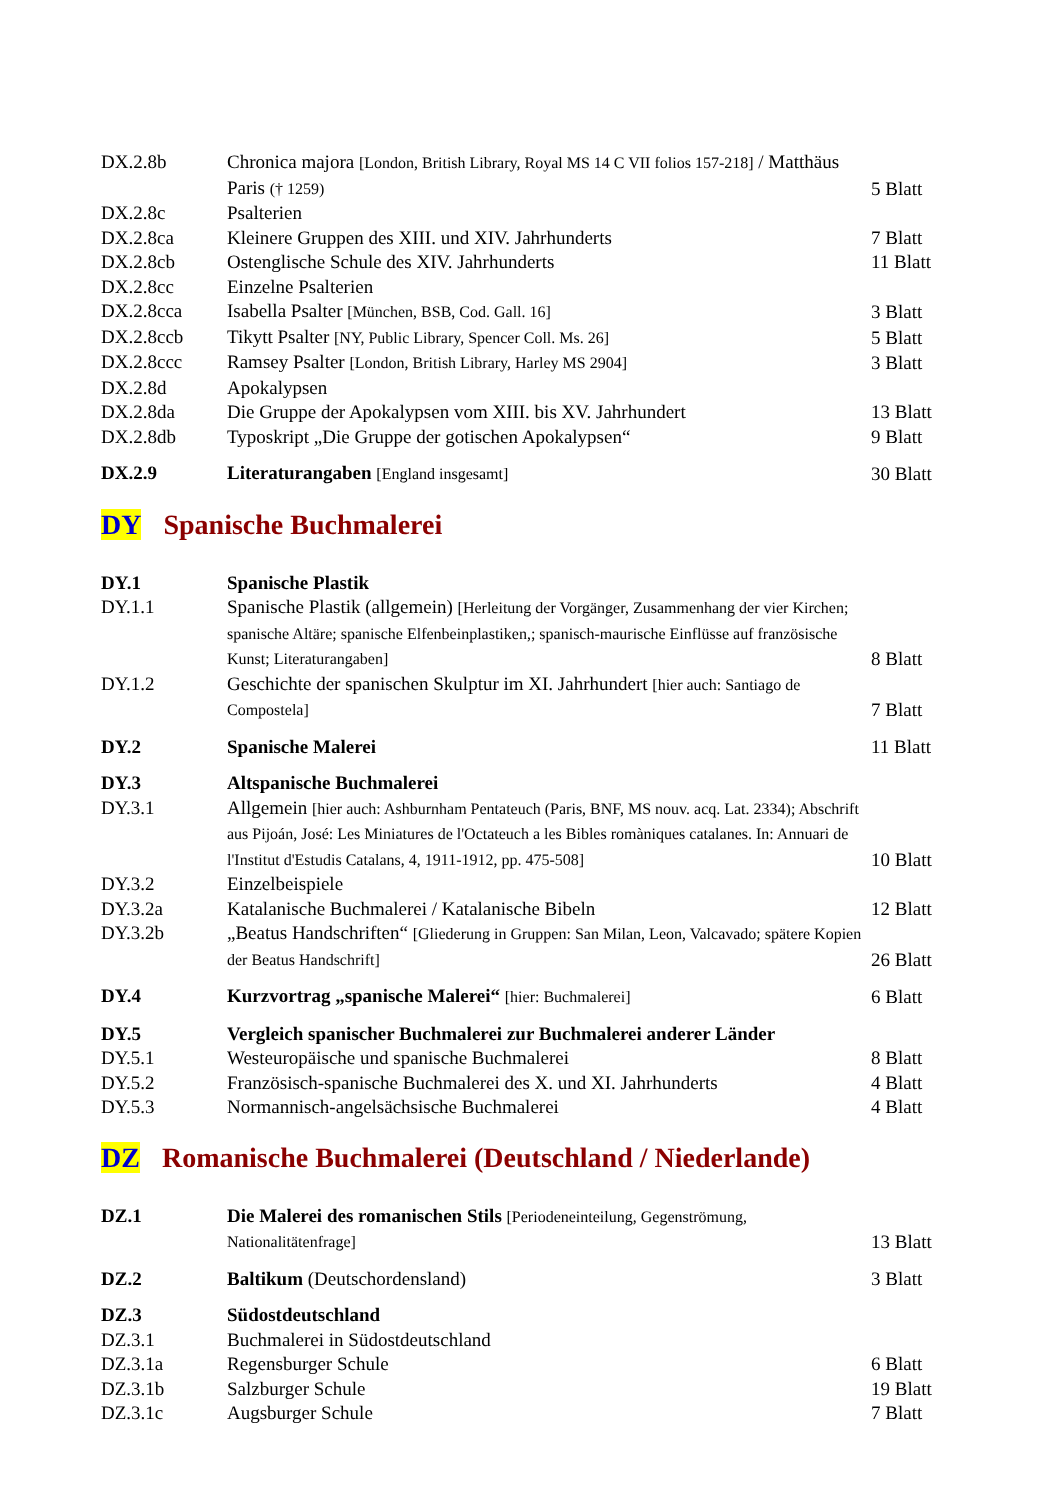| DX.2.8b | Chronica majora [London, British Library, Royal MS 14 C VII folios 157-218] / Matthäus Paris († 1259) | 5 Blatt |
| DX.2.8c | Psalterien | |
| DX.2.8ca | Kleinere Gruppen des XIII. und XIV. Jahrhunderts | 7 Blatt |
| DX.2.8cb | Ostenglische Schule des XIV. Jahrhunderts | 11 Blatt |
| DX.2.8cc | Einzelne Psalterien | |
| DX.2.8cca | Isabella Psalter [München, BSB, Cod. Gall. 16] | 3 Blatt |
| DX.2.8ccb | Tikytt Psalter [NY, Public Library, Spencer Coll. Ms. 26] | 5 Blatt |
| DX.2.8ccc | Ramsey Psalter [London, British Library, Harley MS 2904] | 3 Blatt |
| DX.2.8d | Apokalypsen | |
| DX.2.8da | Die Gruppe der Apokalypsen vom XIII. bis XV. Jahrhundert | 13 Blatt |
| DX.2.8db | Typoskript „Die Gruppe der gotischen Apokalypsen“ | 9 Blatt |
| DX.2.9 | Literaturangaben [England insgesamt] | 30 Blatt |
DY Spanische Buchmalerei
| DY.1 | Spanische Plastik | |
| DY.1.1 | Spanische Plastik (allgemein) [Herleitung der Vorgänger, Zusammenhang der vier Kirchen; spanische Altäre; spanische Elfenbeinplastiken,; spanisch-maurische Einflüsse auf französische Kunst; Literaturangaben] | 8 Blatt |
| DY.1.2 | Geschichte der spanischen Skulptur im XI. Jahrhundert [hier auch: Santiago de Compostela] | 7 Blatt |
| DY.2 | Spanische Malerei | 11 Blatt |
| DY.3 | Altspanische Buchmalerei | |
| DY.3.1 | Allgemein [hier auch: Ashburnham Pentateuch (Paris, BNF, MS nouv. acq. Lat. 2334); Abschrift aus Pijoán, José: Les Miniatures de l'Octateuch a les Bibles romàniques catalanes. In: Annuari de l'Institut d'Estudis Catalans, 4, 1911-1912, pp. 475-508] | 10 Blatt |
| DY.3.2 | Einzelbeispiele | |
| DY.3.2a | Katalanische Buchmalerei / Katalanische Bibeln | 12 Blatt |
| DY.3.2b | „Beatus Handschriften“ [Gliederung in Gruppen: San Milan, Leon, Valcavado; spätere Kopien der Beatus Handschrift] | 26 Blatt |
| DY.4 | Kurzvortrag „spanische Malerei“ [hier: Buchmalerei] | 6 Blatt |
| DY.5 | Vergleich spanischer Buchmalerei zur Buchmalerei anderer Länder | |
| DY.5.1 | Westeuropäische und spanische Buchmalerei | 8 Blatt |
| DY.5.2 | Französisch-spanische Buchmalerei des X. und XI. Jahrhunderts | 4 Blatt |
| DY.5.3 | Normannisch-angelsächsische Buchmalerei | 4 Blatt |
DZ Romanische Buchmalerei (Deutschland / Niederlande)
| DZ.1 | Die Malerei des romanischen Stils [Periodeneinteilung, Gegenströmung, Nationalitätenfrage] | 13 Blatt |
| DZ.2 | Baltikum (Deutschordensland) | 3 Blatt |
| DZ.3 | Südostdeutschland | |
| DZ.3.1 | Buchmalerei in Südostdeutschland | |
| DZ.3.1a | Regensburger Schule | 6 Blatt |
| DZ.3.1b | Salzburger Schule | 19 Blatt |
| DZ.3.1c | Augsburger Schule | 7 Blatt |